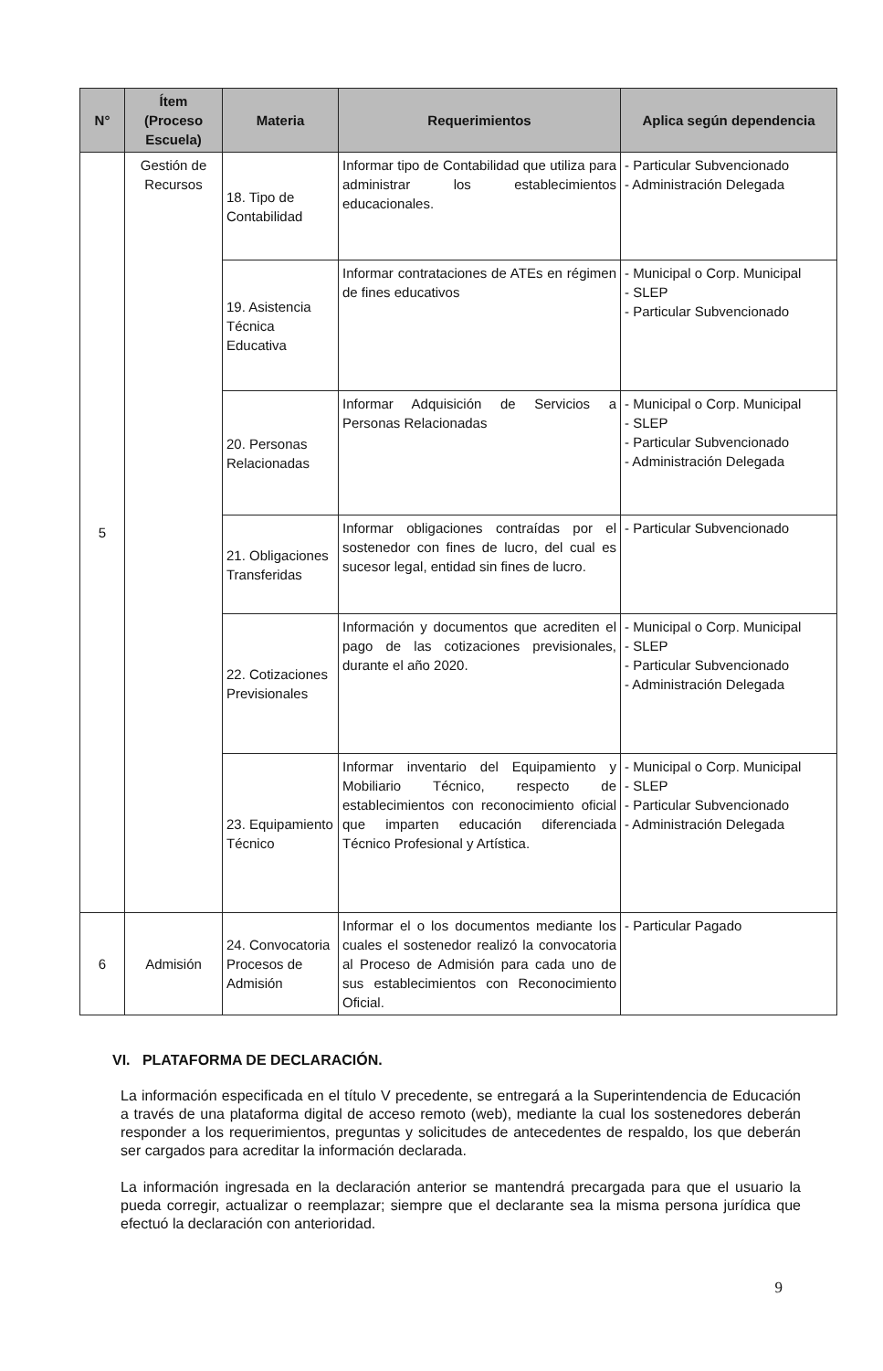| N° | Ítem (Proceso Escuela) | Materia | Requerimientos | Aplica según dependencia |
| --- | --- | --- | --- | --- |
| 5 | Gestión de Recursos | 18. Tipo de Contabilidad | Informar tipo de Contabilidad que utiliza para administrar los establecimientos educacionales. | - Particular Subvencionado - Administración Delegada |
| | | 19. Asistencia Técnica Educativa | Informar contrataciones de ATEs en régimen de fines educativos | - Municipal o Corp. Municipal - SLEP - Particular Subvencionado |
| | | 20. Personas Relacionadas | Informar Adquisición de Servicios a Personas Relacionadas | - Municipal o Corp. Municipal - SLEP - Particular Subvencionado - Administración Delegada |
| | | 21. Obligaciones Transferidas | Informar obligaciones contraídas por el sostenedor con fines de lucro, del cual es sucesor legal, entidad sin fines de lucro. | - Particular Subvencionado |
| | | 22. Cotizaciones Previsionales | Información y documentos que acrediten el pago de las cotizaciones previsionales, durante el año 2020. | - Municipal o Corp. Municipal - SLEP - Particular Subvencionado - Administración Delegada |
| | | 23. Equipamiento Técnico | Informar inventario del Equipamiento y Mobiliario Técnico, respecto de establecimientos con reconocimiento oficial que imparten educación diferenciada Técnico Profesional y Artística. | - Municipal o Corp. Municipal - SLEP - Particular Subvencionado - Administración Delegada |
| 6 | Admisión | 24. Convocatoria Procesos de Admisión | Informar el o los documentos mediante los cuales el sostenedor realizó la convocatoria al Proceso de Admisión para cada uno de sus establecimientos con Reconocimiento Oficial. | - Particular Pagado |
VI. PLATAFORMA DE DECLARACIÓN.
La información especificada en el título V precedente, se entregará a la Superintendencia de Educación a través de una plataforma digital de acceso remoto (web), mediante la cual los sostenedores deberán responder a los requerimientos, preguntas y solicitudes de antecedentes de respaldo, los que deberán ser cargados para acreditar la información declarada.
La información ingresada en la declaración anterior se mantendrá precargada para que el usuario la pueda corregir, actualizar o reemplazar; siempre que el declarante sea la misma persona jurídica que efectuó la declaración con anterioridad.
9